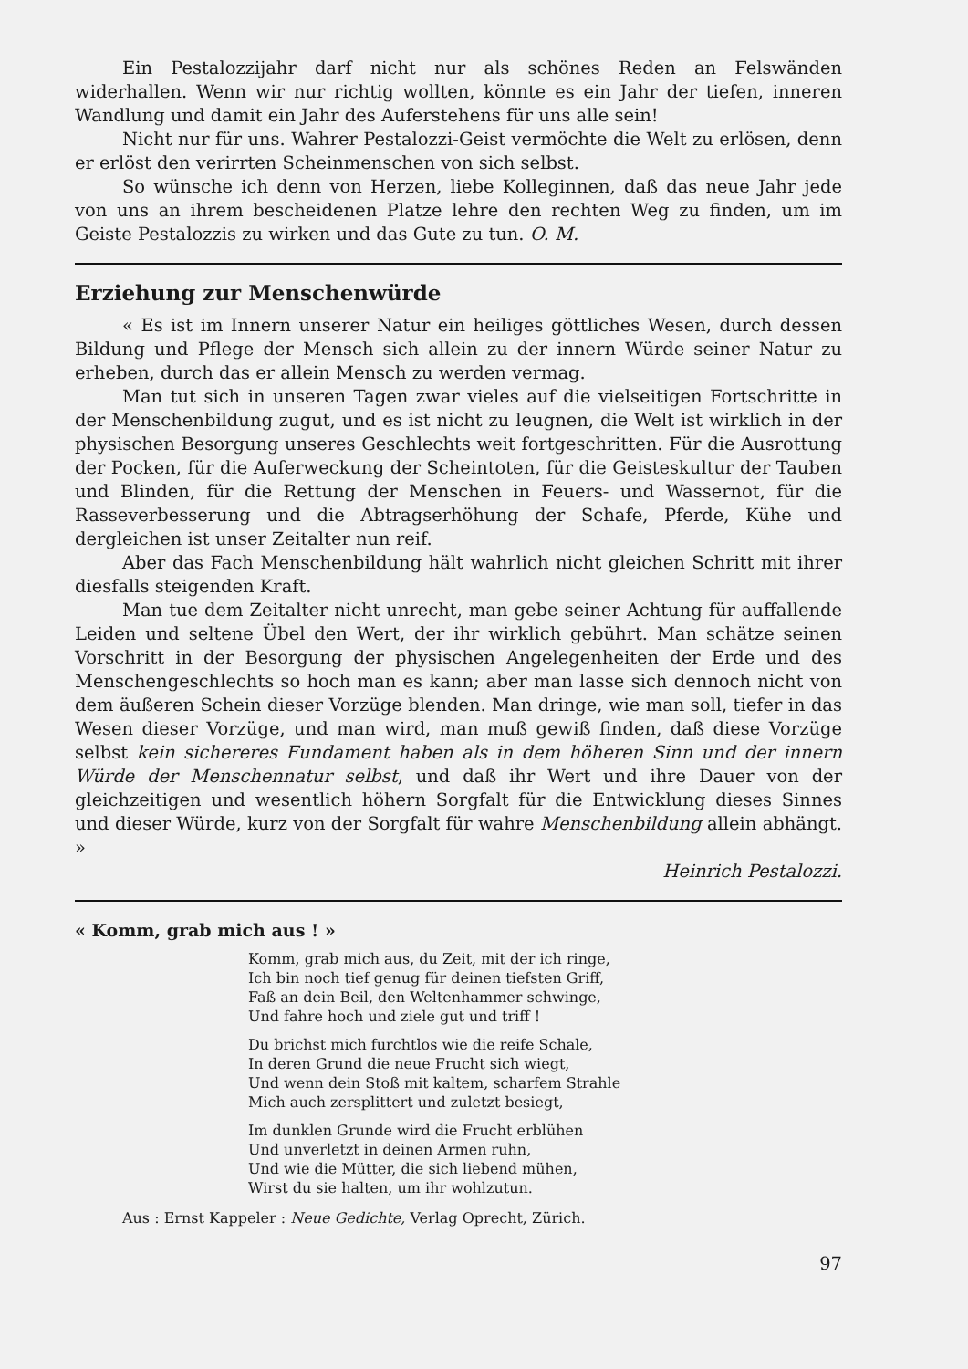Ein Pestalozzijahr darf nicht nur als schönes Reden an Felswänden widerhallen. Wenn wir nur richtig wollten, könnte es ein Jahr der tiefen, inneren Wandlung und damit ein Jahr des Auferstehens für uns alle sein!
Nicht nur für uns. Wahrer Pestalozzi-Geist vermöchte die Welt zu erlösen, denn er erlöst den verirrten Scheinmenschen von sich selbst.
So wünsche ich denn von Herzen, liebe Kolleginnen, daß das neue Jahr jede von uns an ihrem bescheidenen Platze lehre den rechten Weg zu finden, um im Geiste Pestalozzis zu wirken und das Gute zu tun. O. M.
Erziehung zur Menschenwürde
« Es ist im Innern unserer Natur ein heiliges göttliches Wesen, durch dessen Bildung und Pflege der Mensch sich allein zu der innern Würde seiner Natur zu erheben, durch das er allein Mensch zu werden vermag.
Man tut sich in unseren Tagen zwar vieles auf die vielseitigen Fortschritte in der Menschenbildung zugut, und es ist nicht zu leugnen, die Welt ist wirklich in der physischen Besorgung unseres Geschlechts weit fortgeschritten. Für die Ausrottung der Pocken, für die Auferweckung der Scheintoten, für die Geisteskultur der Tauben und Blinden, für die Rettung der Menschen in Feuers- und Wassernot, für die Rasseverbesserung und die Abtragserhöhung der Schafe, Pferde, Kühe und dergleichen ist unser Zeitalter nun reif.
Aber das Fach Menschenbildung hält wahrlich nicht gleichen Schritt mit ihrer diesfalls steigenden Kraft.
Man tue dem Zeitalter nicht unrecht, man gebe seiner Achtung für auffallende Leiden und seltene Übel den Wert, der ihr wirklich gebührt. Man schätze seinen Vorschritt in der Besorgung der physischen Angelegenheiten der Erde und des Menschengeschlechts so hoch man es kann; aber man lasse sich dennoch nicht von dem äußeren Schein dieser Vorzüge blenden. Man dringe, wie man soll, tiefer in das Wesen dieser Vorzüge, und man wird, man muß gewiß finden, daß diese Vorzüge selbst kein sichereres Fundament haben als in dem höheren Sinn und der innern Würde der Menschennatur selbst, und daß ihr Wert und ihre Dauer von der gleichzeitigen und wesentlich höhern Sorgfalt für die Entwicklung dieses Sinnes und dieser Würde, kurz von der Sorgfalt für wahre Menschenbildung allein abhängt. »
Heinrich Pestalozzi.
« Komm, grab mich aus ! »
Komm, grab mich aus, du Zeit, mit der ich ringe,
Ich bin noch tief genug für deinen tiefsten Griff,
Faß an dein Beil, den Weltenhammer schwinge,
Und fahre hoch und ziele gut und triff !
Du brichst mich furchtlos wie die reife Schale,
In deren Grund die neue Frucht sich wiegt,
Und wenn dein Stoß mit kaltem, scharfem Strahle
Mich auch zersplittert und zuletzt besiegt,
Im dunklen Grunde wird die Frucht erblühen
Und unverletzt in deinen Armen ruhn,
Und wie die Mütter, die sich liebend mühen,
Wirst du sie halten, um ihr wohlzutun.
Aus : Ernst Kappeler : Neue Gedichte, Verlag Oprecht, Zürich.
97